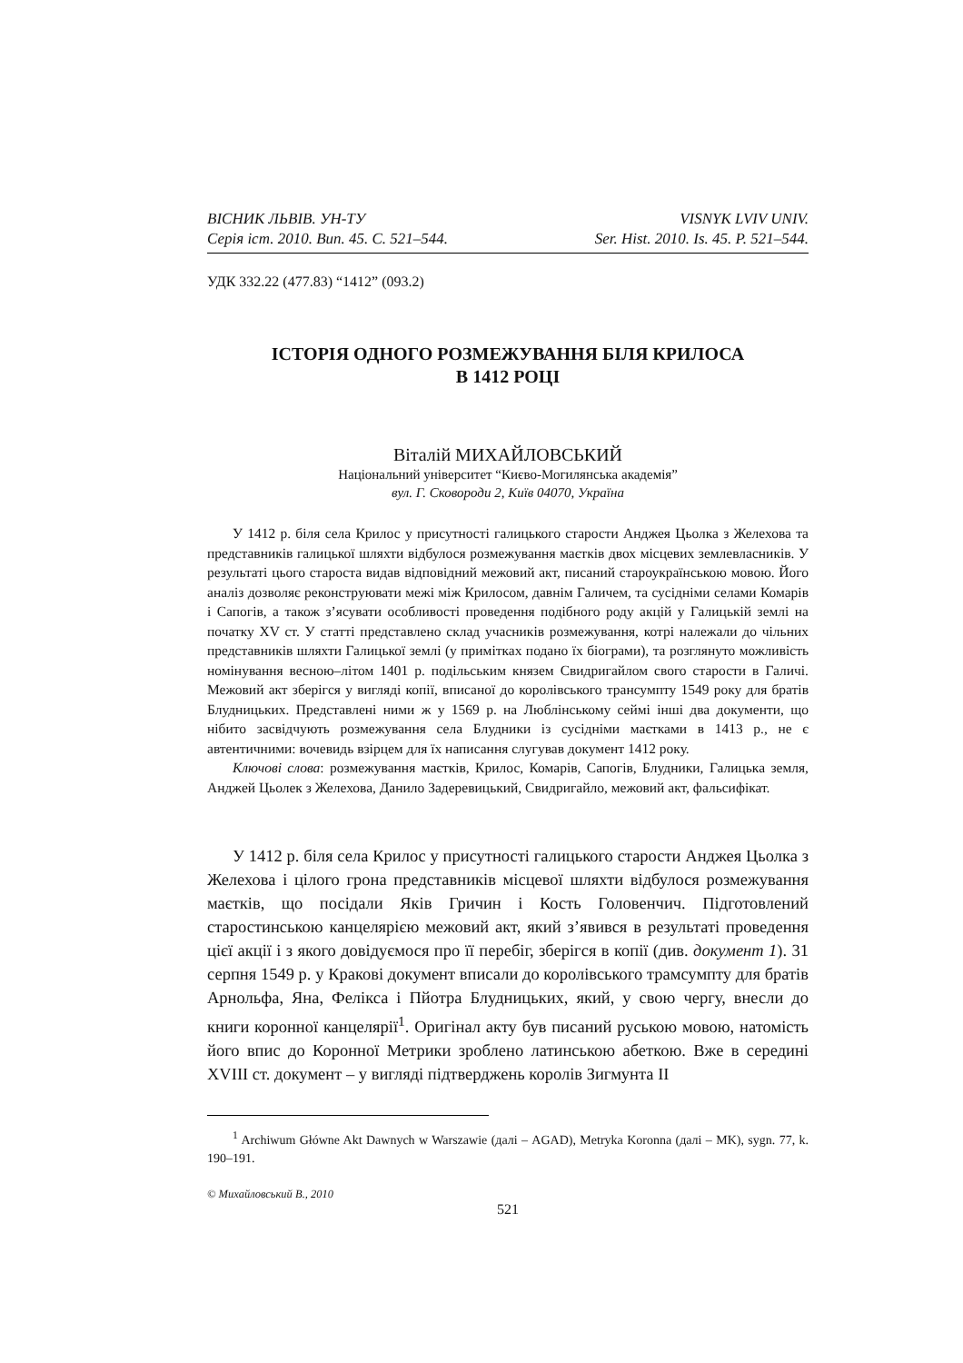ВІСНИК ЛЬВІВ. УН-ТУ
Серія іст. 2010. Вип. 45. С. 521–544.
VISNYK LVIV UNIV.
Ser. Hist. 2010. Is. 45. P. 521–544.
УДК 332.22 (477.83) “1412” (093.2)
ІСТОРІЯ ОДНОГО РОЗМЕЖУВАННЯ БІЛЯ КРИЛОСА
В 1412 РОЦІ
Віталій МИХАЙЛОВСЬКИЙ
Національний університет “Києво-Могилянська академія”
вул. Г. Сковороди 2, Київ 04070, Україна
У 1412 р. біля села Крилос у присутності галицького старости Анджея Цьолка з Желехова та представників галицької шляхти відбулося розмежування маєтків двох місцевих землевласників. У результаті цього староста видав відповідний межовий акт, писаний староукраїнською мовою. Його аналіз дозволяє реконструювати межі між Крилосом, давнім Галичем, та сусідніми селами Комарів і Сапогів, а також з’ясувати особливості проведення подібного роду акцій у Галицькій землі на початку XV ст. У статті представлено склад учасників розмежування, котрі належали до чільних представників шляхти Галицької землі (у примітках подано їх біограми), та розглянуто можливість номінування весною–літом 1401 р. подільським князем Свидригайлом свого старости в Галичі. Межовий акт зберігся у вигляді копії, вписаної до королівського трансумпту 1549 року для братів Блудницьких. Представлені ними ж у 1569 р. на Люблінському сеймі інші два документи, що нібито засвідчують розмежування села Блудники із сусідніми маєтками в 1413 р., не є автентичними: вочевидь взірцем для їх написання слугував документ 1412 року.
Ключові слова: розмежування маєтків, Крилос, Комарів, Сапогів, Блудники, Галицька земля, Анджей Цьолек з Желехова, Данило Задеревицький, Свидригайло, межовий акт, фальсифікат.
У 1412 р. біля села Крилос у присутності галицького старости Анджея Цьолка з Желехова і цілого грона представників місцевої шляхти відбулося розмежування маєтків, що посідали Яків Гричин і Кость Головенчич. Підготовлений старостинською канцелярією межовий акт, який з’явився в результаті проведення цієї акції і з якого довідуємося про її перебіг, зберігся в копії (див. документ 1). 31 серпня 1549 р. у Кракові документ вписали до королівського трамсумпту для братів Арнольфа, Яна, Фелікса і Пйотра Блудницьких, який, у свою чергу, внесли до книги коронної канцелярії<sup>1</sup>. Оригінал акту був писаний руською мовою, натомість його впис до Коронної Метрики зроблено латинською абеткою. Вже в середині XVIII ст. документ – у вигляді підтверджень королів Зигмунта II
<sup>1</sup> Archiwum Główne Akt Dawnych w Warszawie (далі – AGAD), Metryka Koronna (далі – MK), sygn. 77, k. 190–191.
© Михайловський В., 2010
521